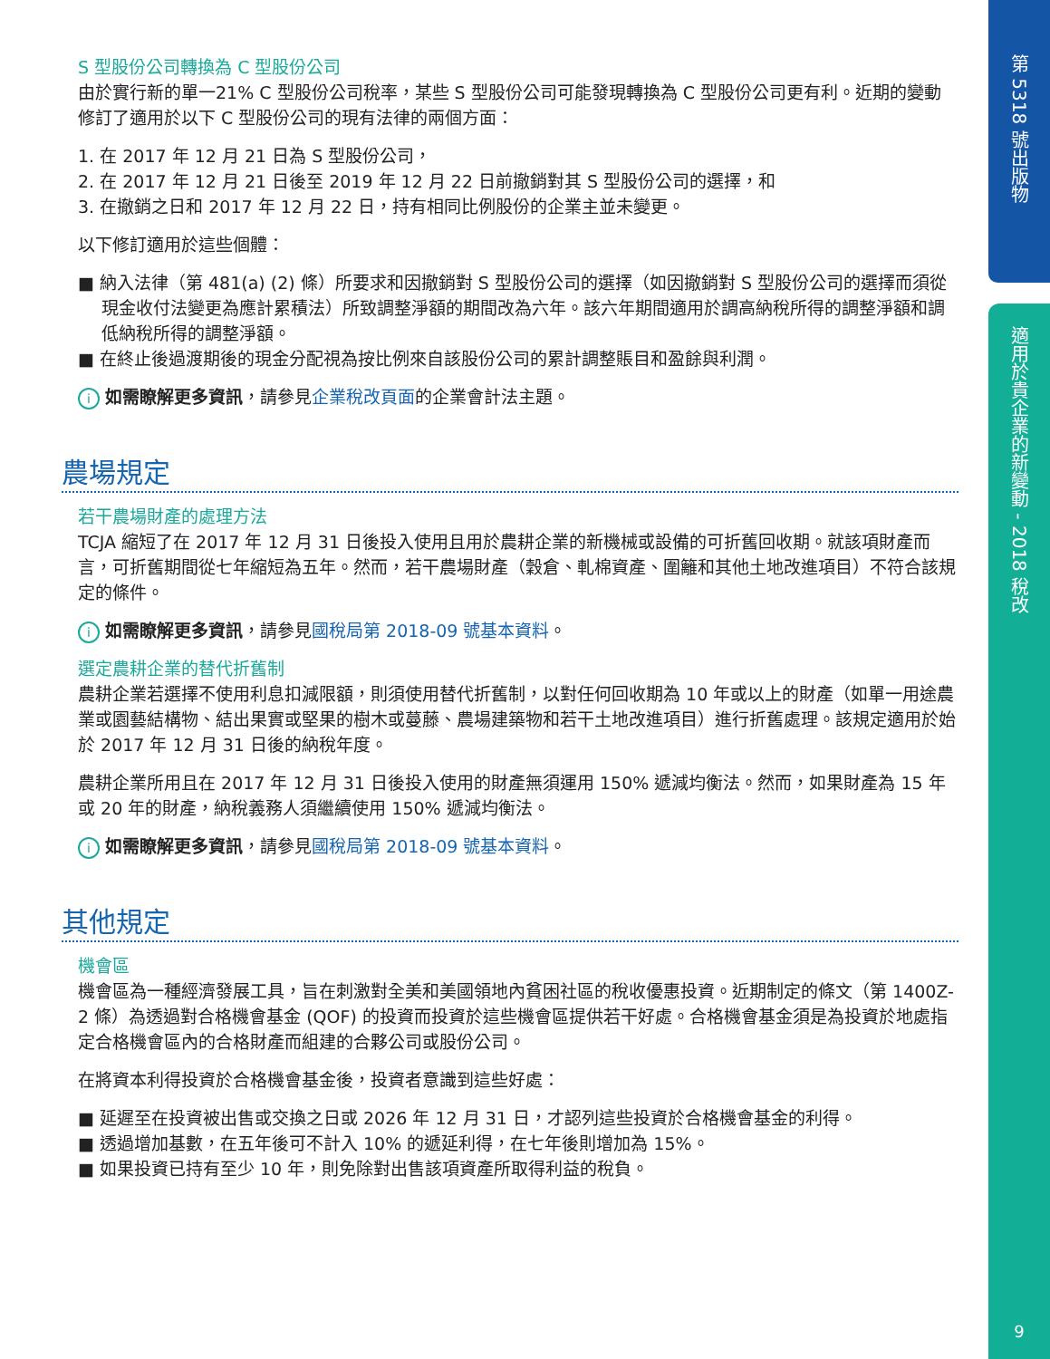第 5318 號出版物
適用於貴企業的新變動 - 2018 稅改
9
S 型股份公司轉換為 C 型股份公司
由於實行新的單一21% C 型股份公司稅率，某些 S 型股份公司可能發現轉換為 C 型股份公司更有利。近期的變動修訂了適用於以下 C 型股份公司的現有法律的兩個方面：
1. 在 2017 年 12 月 21 日為 S 型股份公司，
2. 在 2017 年 12 月 21 日後至 2019 年 12 月 22 日前撤銷對其 S 型股份公司的選擇，和
3. 在撤銷之日和 2017 年 12 月 22 日，持有相同比例股份的企業主並未變更。
以下修訂適用於這些個體：
■ 納入法律（第 481(a) (2) 條）所要求和因撤銷對 S 型股份公司的選擇（如因撤銷對 S 型股份公司的選擇而須從現金收付法變更為應計累積法）所致調整淨額的期間改為六年。該六年期間適用於調高納稅所得的調整淨額和調低納稅所得的調整淨額。
■ 在終止後過渡期後的現金分配視為按比例來自該股份公司的累計調整賬目和盈餘與利潤。
i如需瞭解更多資訊，請參見企業稅改頁面的企業會計法主題。
農場規定
若干農場財產的處理方法
TCJA 縮短了在 2017 年 12 月 31 日後投入使用且用於農耕企業的新機械或設備的可折舊回收期。就該項財產而言，可折舊期間從七年縮短為五年。然而，若干農場財產（穀倉、軋棉資產、圍籬和其他土地改進項目）不符合該規定的條件。
i如需瞭解更多資訊，請參見國稅局第 2018-09 號基本資料。
選定農耕企業的替代折舊制
農耕企業若選擇不使用利息扣減限額，則須使用替代折舊制，以對任何回收期為 10 年或以上的財產（如單一用途農業或園藝結構物、結出果實或堅果的樹木或蔓藤、農場建築物和若干土地改進項目）進行折舊處理。該規定適用於始於 2017 年 12 月 31 日後的納稅年度。
農耕企業所用且在 2017 年 12 月 31 日後投入使用的財產無須運用 150% 遞減均衡法。然而，如果財產為 15 年或 20 年的財產，納稅義務人須繼續使用 150% 遞減均衡法。
i如需瞭解更多資訊，請參見國稅局第 2018-09 號基本資料。
其他規定
機會區
機會區為一種經濟發展工具，旨在刺激對全美和美國領地內貧困社區的稅收優惠投資。近期制定的條文（第 1400Z-2 條）為透過對合格機會基金 (QOF) 的投資而投資於這些機會區提供若干好處。合格機會基金須是為投資於地處指定合格機會區內的合格財產而組建的合夥公司或股份公司。
在將資本利得投資於合格機會基金後，投資者意識到這些好處：
■ 延遲至在投資被出售或交換之日或 2026 年 12 月 31 日，才認列這些投資於合格機會基金的利得。
■ 透過增加基數，在五年後可不計入 10% 的遞延利得，在七年後則增加為 15%。
■ 如果投資已持有至少 10 年，則免除對出售該項資產所取得利益的稅負。